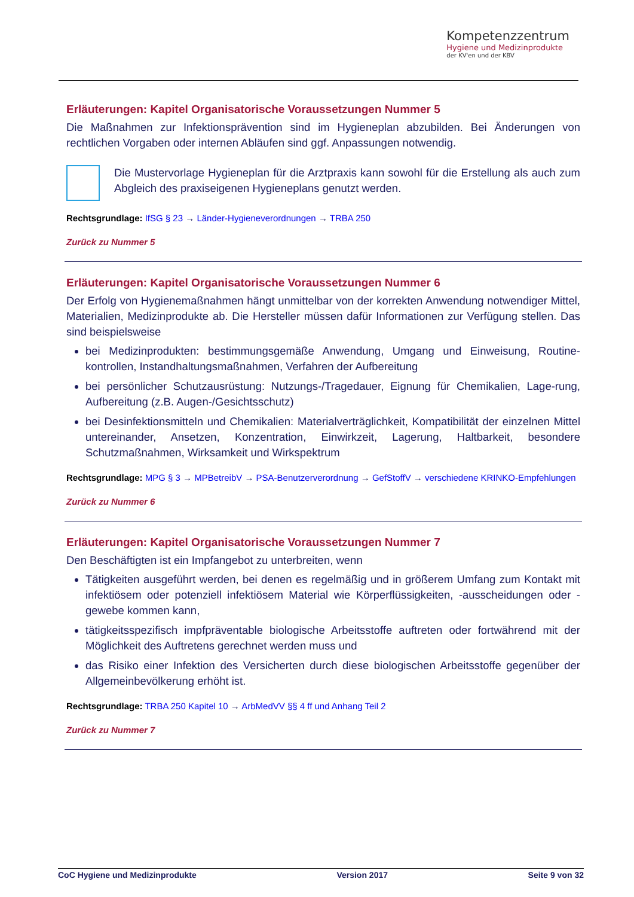Kompetenzzentrum
Hygiene und Medizinprodukte
der KV'en und der KBV
Erläuterungen: Kapitel Organisatorische Voraussetzungen Nummer 5
Die Maßnahmen zur Infektionsprävention sind im Hygieneplan abzubilden. Bei Änderungen von rechtlichen Vorgaben oder internen Abläufen sind ggf. Anpassungen notwendig.
Die Mustervorlage Hygieneplan für die Arztpraxis kann sowohl für die Erstellung als auch zum Abgleich des praxiseigenen Hygieneplans genutzt werden.
Rechtsgrundlage: IfSG § 23 → Länder-Hygieneverordnungen → TRBA 250
Zurück zu Nummer 5
Erläuterungen: Kapitel Organisatorische Voraussetzungen Nummer 6
Der Erfolg von Hygienemaßnahmen hängt unmittelbar von der korrekten Anwendung notwendiger Mittel, Materialien, Medizinprodukte ab. Die Hersteller müssen dafür Informationen zur Verfügung stellen. Das sind beispielsweise
bei Medizinprodukten: bestimmungsgemäße Anwendung, Umgang und Einweisung, Routine-kontrollen, Instandhaltungsmaßnahmen, Verfahren der Aufbereitung
bei persönlicher Schutzausrüstung: Nutzungs-/Tragedauer, Eignung für Chemikalien, Lage-rung, Aufbereitung (z.B. Augen-/Gesichtsschutz)
bei Desinfektionsmitteln und Chemikalien: Materialverträglichkeit, Kompatibilität der einzelnen Mittel untereinander, Ansetzen, Konzentration, Einwirkzeit, Lagerung, Haltbarkeit, besondere Schutzmaßnahmen, Wirksamkeit und Wirkspektrum
Rechtsgrundlage: MPG § 3 → MPBetreibV → PSA-Benutzerverordnung → GefStoffV → verschiedene KRINKO-Empfehlungen
Zurück zu Nummer 6
Erläuterungen: Kapitel Organisatorische Voraussetzungen Nummer 7
Den Beschäftigten ist ein Impfangebot zu unterbreiten, wenn
Tätigkeiten ausgeführt werden, bei denen es regelmäßig und in größerem Umfang zum Kontakt mit infektiösem oder potenziell infektiösem Material wie Körperflüssigkeiten, -ausscheidungen oder -gewebe kommen kann,
tätigkeitsspezifisch impfpräventable biologische Arbeitsstoffe auftreten oder fortwährend mit der Möglichkeit des Auftretens gerechnet werden muss und
das Risiko einer Infektion des Versicherten durch diese biologischen Arbeitsstoffe gegenüber der Allgemeinbevölkerung erhöht ist.
Rechtsgrundlage: TRBA 250 Kapitel 10 → ArbMedVV §§ 4 ff und Anhang Teil 2
Zurück zu Nummer 7
CoC Hygiene und Medizinprodukte Version 2017 Seite 9 von 32